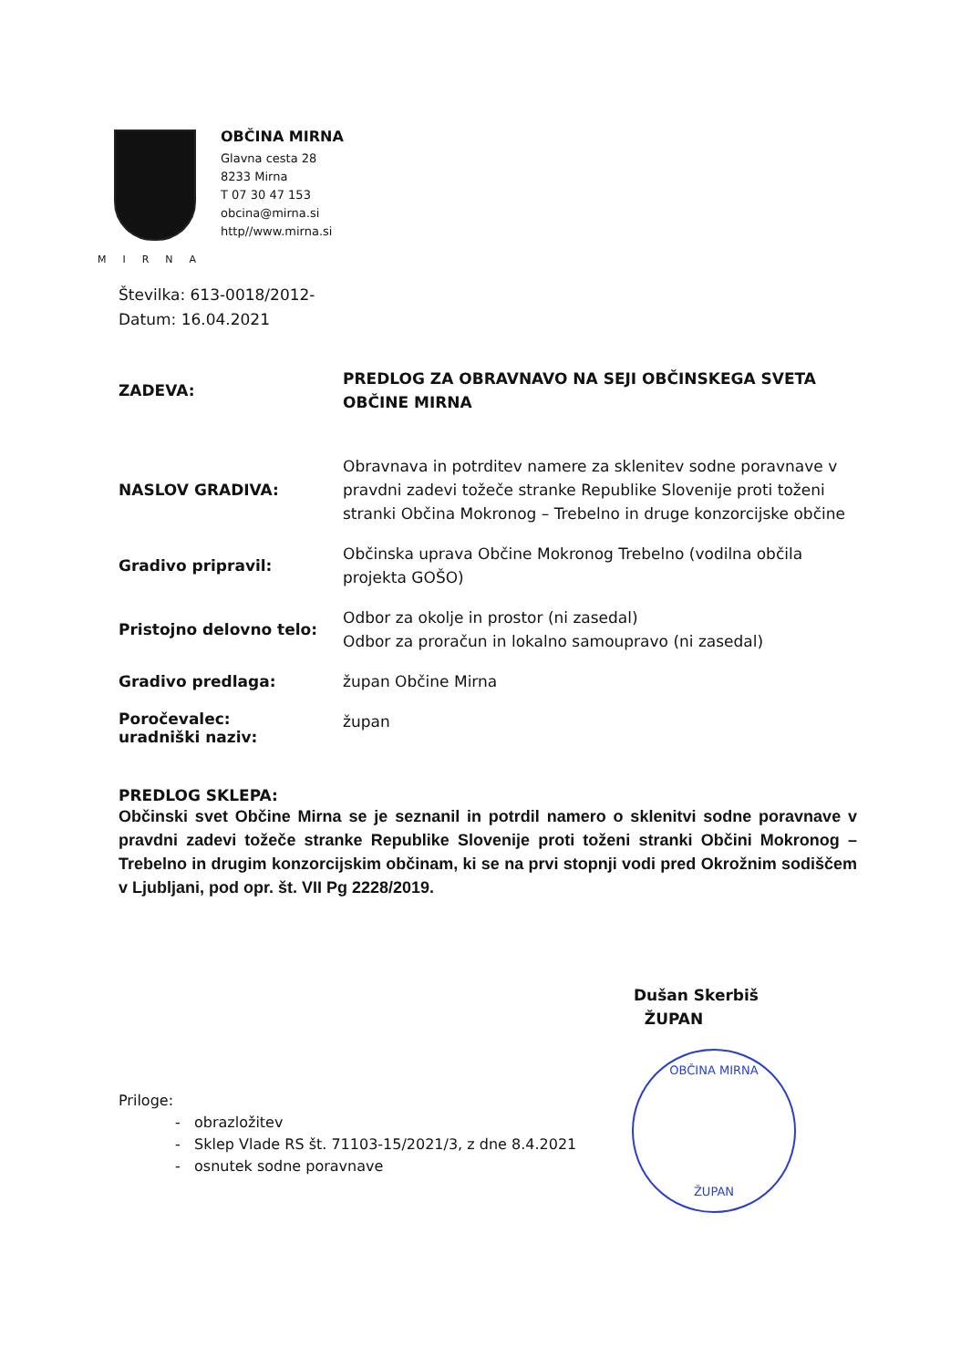MIRNA
OBČINA MIRNA
Glavna cesta 28
8233 Mirna
T 07 30 47 153
obcina@mirna.si
http//www.mirna.si
Številka: 613-0018/2012-
Datum: 16.04.2021
ZADEVA:
PREDLOG ZA OBRAVNAVO NA SEJI OBČINSKEGA SVETA OBČINE MIRNA
NASLOV GRADIVA:
Obravnava in potrditev namere za sklenitev sodne poravnave v pravdni zadevi tožeče stranke Republike Slovenije proti toženi stranki Občina Mokronog – Trebelno in druge konzorcijske občine
Gradivo pripravil:
Občinska uprava Občine Mokronog Trebelno (vodilna občila projekta GOŠO)
Pristojno delovno telo:
Odbor za okolje in prostor (ni zasedal)
Odbor za proračun in lokalno samoupravo (ni zasedal)
Gradivo predlaga:
župan Občine Mirna
Poročevalec:
uradniški naziv:
župan
PREDLOG SKLEPA:
Občinski svet Občine Mirna se je seznanil in potrdil namero o sklenitvi sodne poravnave v pravdni zadevi tožeče stranke Republike Slovenije proti toženi stranki Občini Mokronog – Trebelno in drugim konzorcijskim občinam, ki se na prvi stopnji vodi pred Okrožnim sodiščem v Ljubljani, pod opr. št. VII Pg 2228/2019.
Dušan Skerbiš
ŽUPAN
OBČINA MIRNA
ŽUPAN
Priloge:
- obrazložitev
- Sklep Vlade RS št. 71103-15/2021/3, z dne 8.4.2021
- osnutek sodne poravnave